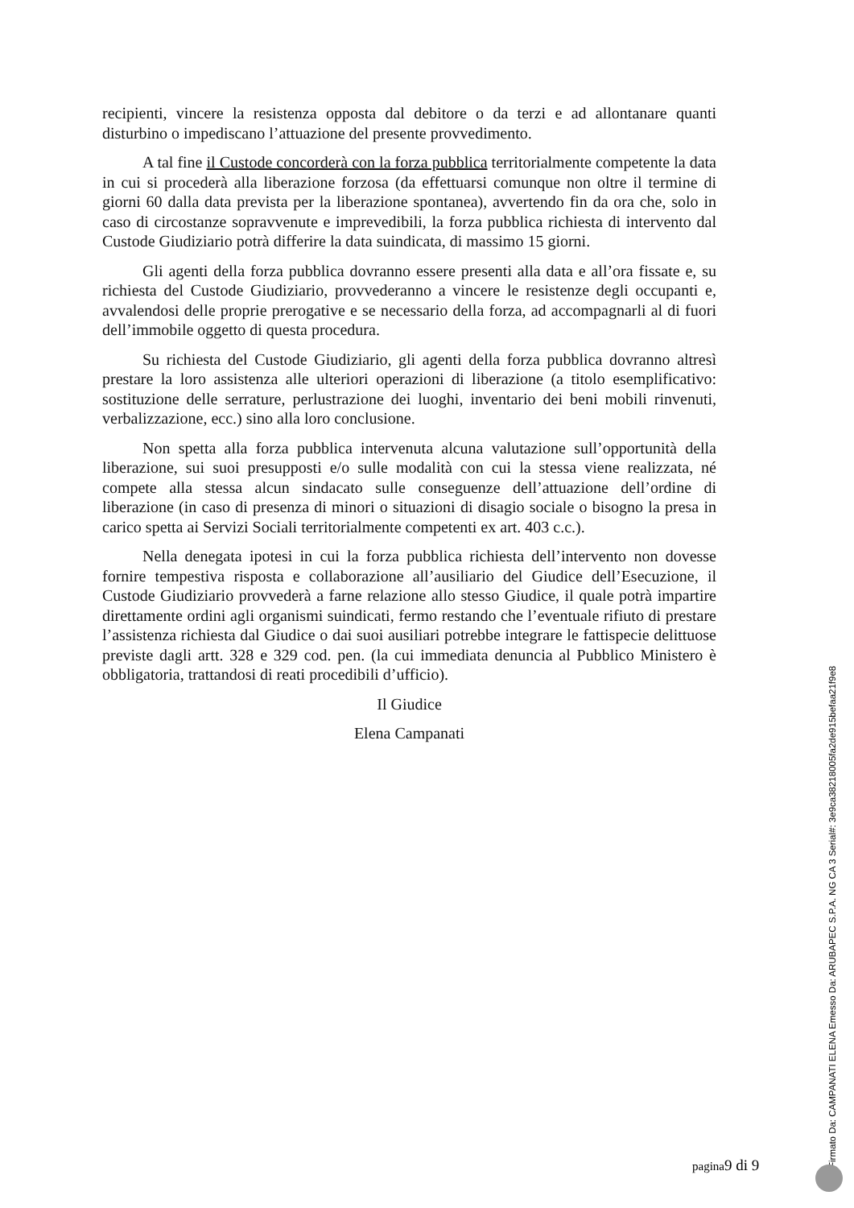recipienti, vincere la resistenza opposta dal debitore o da terzi e ad allontanare quanti disturbino o impediscano l’attuazione del presente provvedimento.
A tal fine il Custode concorderà con la forza pubblica territorialmente competente la data in cui si procederà alla liberazione forzosa (da effettuarsi comunque non oltre il termine di giorni 60 dalla data prevista per la liberazione spontanea), avvertendo fin da ora che, solo in caso di circostanze sopravvenute e imprevedibili, la forza pubblica richiesta di intervento dal Custode Giudiziario potrà differire la data suindicata, di massimo 15 giorni.
Gli agenti della forza pubblica dovranno essere presenti alla data e all’ora fissate e, su richiesta del Custode Giudiziario, provvederanno a vincere le resistenze degli occupanti e, avvalendosi delle proprie prerogative e se necessario della forza, ad accompagnarli al di fuori dell’immobile oggetto di questa procedura.
Su richiesta del Custode Giudiziario, gli agenti della forza pubblica dovranno altresì prestare la loro assistenza alle ulteriori operazioni di liberazione (a titolo esemplificativo: sostituzione delle serrature, perlustrazione dei luoghi, inventario dei beni mobili rinvenuti, verbalizzazione, ecc.) sino alla loro conclusione.
Non spetta alla forza pubblica intervenuta alcuna valutazione sull’opportunità della liberazione, sui suoi presupposti e/o sulle modalità con cui la stessa viene realizzata, né compete alla stessa alcun sindacato sulle conseguenze dell’attuazione dell’ordine di liberazione (in caso di presenza di minori o situazioni di disagio sociale o bisogno la presa in carico spetta ai Servizi Sociali territorialmente competenti ex art. 403 c.c.).
Nella denegata ipotesi in cui la forza pubblica richiesta dell’intervento non dovesse fornire tempestiva risposta e collaborazione all’ausiliario del Giudice dell’Esecuzione, il Custode Giudiziario provvederà a farne relazione allo stesso Giudice, il quale potrà impartire direttamente ordini agli organismi suindicati, fermo restando che l’eventuale rifiuto di prestare l’assistenza richiesta dal Giudice o dai suoi ausiliari potrebbe integrare le fattispecie delittuose previste dagli artt. 328 e 329 cod. pen. (la cui immediata denuncia al Pubblico Ministero è obbligatoria, trattandosi di reati procedibili d’ufficio).
Il Giudice
Elena Campanati
pagina9 di 9
Firmato Da: CAMPANATI ELENA Emesso Da: ARUBAPEC S.P.A. NG CA 3 Serial#: 3e9ca38218005fa2de915befaa21f9e8